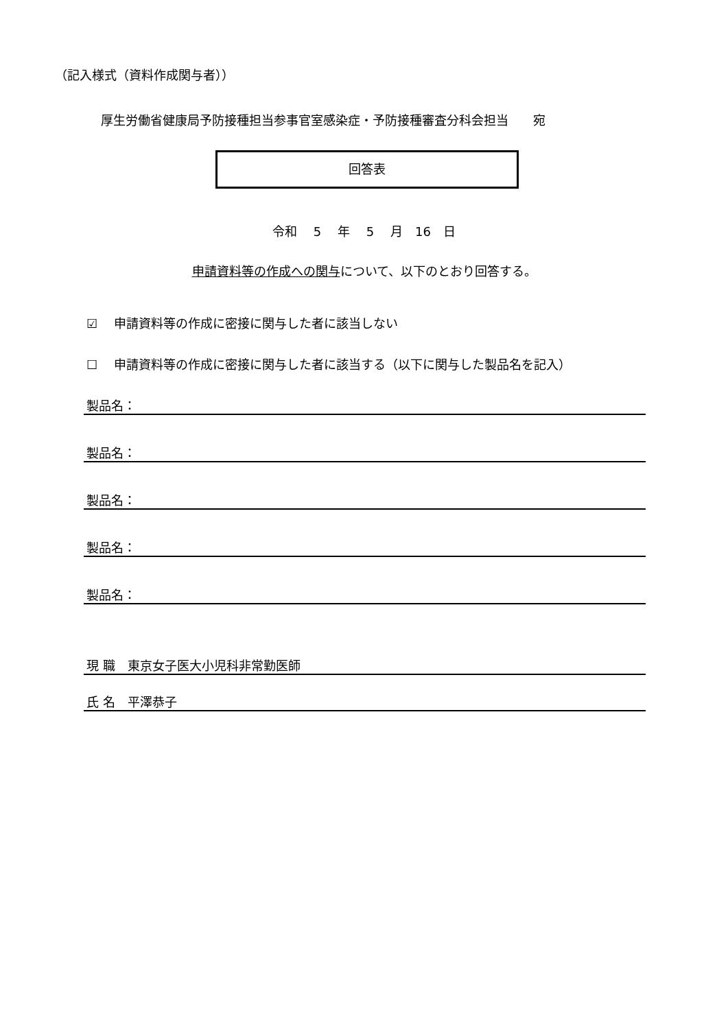（記入様式（資料作成関与者））
厚生労働省健康局予防接種担当参事官室感染症・予防接種審査分科会担当　　宛
回答表
令和　 5　 年　 5　 月　16　日
申請資料等の作成への関与について、以下のとおり回答する。
☑　 申請資料等の作成に密接に関与した者に該当しない
☐　 申請資料等の作成に密接に関与した者に該当する（以下に関与した製品名を記入）
製品名：
製品名：
製品名：
製品名：
製品名：
現 職　東京女子医大小児科非常勤医師
氏 名　平澤恭子